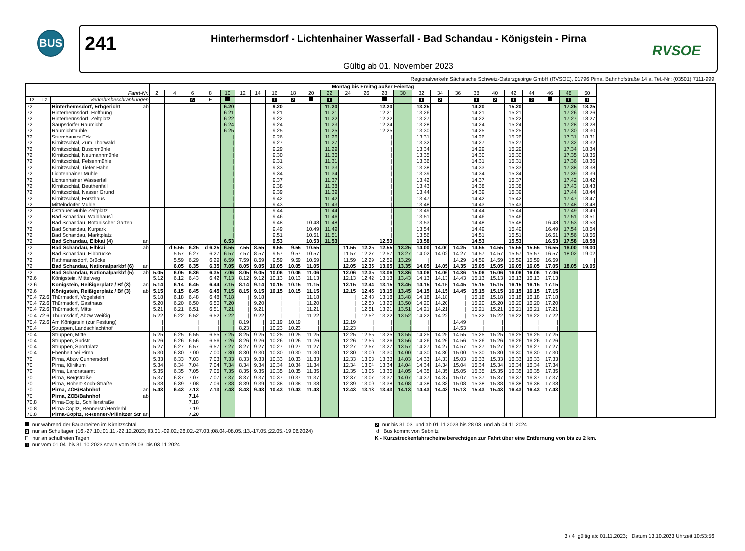BUS
241
Hinterhermsdorf - Lichtenhainer Wasserfall - Bad Schandau - Königstein - Pirna
Gültig ab 01. November 2023
RVSOE
Regionalverkehr Sächsische Schweiz-Osterzgebirge GmbH (RVSOE), 01796 Pirna, Bahnhofstraße 14 a, Tel.-Nr.: (03501) 7111-999
| | | | | Montag bis Freitag außer Feiertag | | | | | | | | | | | | | | | | | | | | | | | | |
| --- | --- | --- | --- | --- | --- | --- | --- | --- | --- | --- | --- | --- | --- | --- | --- | --- | --- | --- | --- | --- | --- | --- | --- | --- | --- | --- | --- | --- |
| Fahrt-Nr. | | | | 2 | 4 | 6 | 8 | 10 | 12 | 14 | 16 | 18 | 20 | 22 | 24 | 26 | 28 | 30 | 32 | 34 | 36 | 38 | 40 | 42 | 44 | 46 | 48 | 50 |
| Tz | Tz | Verkehrsbeschränkungen | | | | S | F | | | | 1 | 2 | | 1 | | | | | 1 | 2 | | 1 | 2 | 1 | 2 | | 1 | 1 |
| 72 | | Hinterhermsdorf, Erbgericht | ab | | | | | 6.20 | | | 9.20 | | | 11.20 | | | 12.20 | | 13.25 | | | 14.20 | | 15.20 | | | 17.25 | 18.25 |
| 72 | | Hinterhermsdorf, Hoffnung | | | | | | 6.21 | | | 9.21 | | | 11.21 | | | 12.21 | | 13.26 | | | 14.21 | | 15.21 | | | 17.26 | 18.26 |
| 72 | | Hinterhermsdorf, Zeltplatz | | | | | | 6.22 | | | 9.22 | | | 11.22 | | | 12.22 | | 13.27 | | | 14.22 | | 15.22 | | | 17.27 | 18.27 |
| 72 | | Saupsdorfer Räumicht | | | | | | 6.24 | | | 9.24 | | | 11.23 | | | 12.24 | | 13.28 | | | 14.24 | | 15.24 | | | 17.28 | 18.28 |
| 72 | | Räumichtmühle | | | | | | 6.25 | | | 9.25 | | | 11.25 | | | 12.25 | | 13.30 | | | 14.25 | | 15.25 | | | 17.30 | 18.30 |
| 72 | | Sturmbauers Eck | | | | | | / | | | 9.26 | | | 11.26 | | | / | | 13.31 | | | 14.26 | | 15.26 | | | 17.31 | 18.31 |
| 72 | | Kirnitzschtal, Zum Thorwald | | | | | | / | | | 9.27 | | | 11.27 | | | / | | 13.32 | | | 14.27 | | 15.27 | | | 17.32 | 18.32 |
| 72 | | Kirnitzschtal, Buschmühle | | | | | | / | | | 9.29 | | | 11.29 | | | / | | 13.34 | | | 14.29 | | 15.29 | | | 17.34 | 18.34 |
| 72 | | Kirnitzschtal, Neumannmühle | | | | | | / | | | 9.30 | | | 11.30 | | | / | | 13.35 | | | 14.30 | | 15.30 | | | 17.35 | 18.35 |
| 72 | | Kirnitzschtal, Felsenmühle | | | | | | / | | | 9.31 | | | 11.31 | | | / | | 13.36 | | | 14.31 | | 15.31 | | | 17.36 | 18.36 |
| 72 | | Kirnitzschtal, Tiefer Hahn | | | | | | / | | | 9.33 | | | 11.33 | | | / | | 13.38 | | | 14.33 | | 15.33 | | | 17.38 | 18.38 |
| 72 | | Lichtenhainer Mühle | | | | | | / | | | 9.34 | | | 11.34 | | | / | | 13.39 | | | 14.34 | | 15.34 | | | 17.39 | 18.39 |
| 72 | | Lichtenhainer Wasserfall | | | | | | / | | | 9.37 | | | 11.37 | | | / | | 13.42 | | | 14.37 | | 15.37 | | | 17.42 | 18.42 |
| 72 | | Kirnitzschtal, Beuthenfall | | | | | | / | | | 9.38 | | | 11.38 | | | / | | 13.43 | | | 14.38 | | 15.38 | | | 17.43 | 18.43 |
| 72 | | Kirnitzschtal, Nasser Grund | | | | | | / | | | 9.39 | | | 11.39 | | | / | | 13.44 | | | 14.39 | | 15.39 | | | 17.44 | 18.44 |
| 72 | | Kirnitzschtal, Forsthaus | | | | | | / | | | 9.42 | | | 11.42 | | | / | | 13.47 | | | 14.42 | | 15.42 | | | 17.47 | 18.47 |
| 72 | | Mittelndorfer Mühle | | | | | | / | | | 9.43 | | | 11.43 | | | / | | 13.48 | | | 14.43 | | 15.43 | | | 17.48 | 18.48 |
| 72 | | Ostrauer Mühle Zeltplatz | | | | | | / | | | 9.44 | | | 11.44 | | | / | | 13.49 | | | 14.44 | | 15.44 | | | 17.49 | 18.49 |
| 72 | | Bad Schandau, Waldhäus´l | | | | | | / | | | 9.46 | | | 11.46 | | | / | | 13.51 | | | 14.46 | | 15.46 | | | 17.51 | 18.51 |
| 72 | | Bad Schandau, Botanischer Garten | | | | | | / | | | 9.48 | | 10.48 | 11.48 | | | / | | 13.53 | | | 14.48 | | 15.48 | | 16.48 | 17.53 | 18.53 |
| 72 | | Bad Schandau, Kurpark | | | | | | / | | | 9.49 | | 10.49 | 11.49 | | | / | | 13.54 | | | 14.49 | | 15.49 | | 16.49 | 17.54 | 18.54 |
| 72 | | Bad Schandau, Marktplatz | | | | | | / | | | 9.51 | | 10.51 | 11.51 | | | / | | 13.56 | | | 14.51 | | 15.51 | | 16.51 | 17.56 | 18.56 |
| 72 | | Bad Schandau, Elbkai (4) | an | | | | | 6.53 | | | 9.53 | | 10.53 | 11.53 | | | 12.53 | | 13.58 | | | 14.53 | | 15.53 | | 16.53 | 17.58 | 18.58 |
| 72 | | Bad Schandau, Elbkai | ab | | d 5.55 | 6.25 | d 6.25 | 6.55 | 7.55 | 8.55 | 9.55 | 9.55 | 10.55 | | 11.55 | 12.25 | 12.55 | 13.25 | 14.00 | 14.00 | 14.25 | 14.55 | 14.55 | 15.55 | 15.55 | 16.55 | 18.00 | 19.00 |
| 72 | | Bad Schandau, Elbbrücke | | | 5.57 | 6.27 | 6.27 | 6.57 | 7.57 | 8.57 | 9.57 | 9.57 | 10.57 | | 11.57 | 12.27 | 12.57 | 13.27 | 14.02 | 14.02 | 14.27 | 14.57 | 14.57 | 15.57 | 15.57 | 16.57 | 18.02 | 19.02 |
| 72 | | Rathmannsdorf, Brücke | | | 5.59 | 6.29 | 6.29 | 6.59 | 7.59 | 8.59 | 9.59 | 9.59 | 10.59 | | 11.59 | 12.29 | 12.59 | 13.29 | / | / | 14.29 | 14.59 | 14.59 | 15.59 | 15.59 | 16.59 | / | / |
| 72 | | Bad Schandau, Nationalparkbf (6) | an | | 6.05 | 6.35 | 6.35 | 7.05 | 8.05 | 9.05 | 10.05 | 10.05 | 11.05 | | 12.05 | 12.35 | 13.05 | 13.35 | 14.05 | 14.05 | 14.35 | 15.05 | 15.05 | 16.05 | 16.05 | 17.05 | 18.05 | 19.05 |
| 72 | | Bad Schandau, Nationalparkbf (5) | ab | 5.05 | 6.05 | 6.36 | 6.35 | 7.06 | 8.05 | 9.05 | 10.06 | 10.06 | 11.06 | | 12.06 | 12.35 | 13.06 | 13.36 | 14.06 | 14.06 | 14.36 | 15.06 | 15.06 | 16.06 | 16.06 | 17.06 | | |
| 72.6 | | Königstein, Mittelweg | | 5.12 | 6.12 | 6.43 | 6.42 | 7.13 | 8.12 | 9.12 | 10.13 | 10.13 | 11.13 | | 12.13 | 12.42 | 13.13 | 13.43 | 14.13 | 14.13 | 14.43 | 15.13 | 15.13 | 16.13 | 16.13 | 17.13 | | |
| 72.6 | | Königstein, Reißigerplatz / Bf (3) | an | 5.14 | 6.14 | 6.45 | 6.44 | 7.15 | 8.14 | 9.14 | 10.15 | 10.15 | 11.15 | | 12.15 | 12.44 | 13.15 | 13.45 | 14.15 | 14.15 | 14.45 | 15.15 | 15.15 | 16.15 | 16.15 | 17.15 | | |
| 72.6 | | Königstein, Reißigerplatz / Bf (3) | ab | 5.15 | 6.15 | 6.45 | 6.45 | 7.15 | 8.15 | 9.15 | 10.15 | 10.15 | 11.15 | | 12.15 | 12.45 | 13.15 | 13.45 | 14.15 | 14.15 | 14.45 | 15.15 | 15.15 | 16.15 | 16.15 | 17.15 | | |
| 70.4 | 72.6 | Thürmsdorf, Vogelstein | | 5.18 | 6.18 | 6.48 | 6.48 | 7.18 | / | 9.18 | / | / | 11.18 | | / | 12.48 | 13.18 | 13.48 | 14.18 | 14.18 | / | 15.18 | 15.18 | 16.18 | 16.18 | 17.18 | | |
| 70.4 | 72.6 | Thürmsdorf, Gasthaus | | 5.20 | 6.20 | 6.50 | 6.50 | 7.20 | / | 9.20 | / | / | 11.20 | | / | 12.50 | 13.20 | 13.50 | 14.20 | 14.20 | / | 15.20 | 15.20 | 16.20 | 16.20 | 17.20 | | |
| 70.4 | 72.6 | Thürmsdorf, Mitte | | 5.21 | 6.21 | 6.51 | 6.51 | 7.21 | / | 9.21 | / | / | 11.21 | | / | 12.51 | 13.21 | 13.51 | 14.21 | 14.21 | / | 15.21 | 15.21 | 16.21 | 16.21 | 17.21 | | |
| 70.4 | 72.6 | Thürmsdorf, Abzw Weißig | | 5.22 | 6.22 | 6.52 | 6.52 | 7.22 | / | 9.22 | / | / | 11.22 | | / | 12.52 | 13.22 | 13.52 | 14.22 | 14.22 | / | 15.22 | 15.22 | 16.22 | 16.22 | 17.22 | | |
| 70.4 | 72.6 | Am Königstein (zur Festung) | | / | / | / | / | / | 8.19 | / | 10.19 | 10.19 | / | | 12.19 | / | / | / | / | / | 14.49 | / | / | / | / | / | | |
| 70.4 | | Struppen, Landschlachthof | | / | / | / | / | / | 8.23 | / | 10.23 | 10.23 | / | | 12.23 | / | / | / | / | / | 14.53 | / | / | / | / | / | | |
| 70.4 | | Struppen, Mitte | | 5.25 | 6.25 | 6.55 | 6.55 | 7.25 | 8.25 | 9.25 | 10.25 | 10.25 | 11.25 | | 12.25 | 12.55 | 13.25 | 13.55 | 14.25 | 14.25 | 14.55 | 15.25 | 15.25 | 16.25 | 16.25 | 17.25 | | |
| 70.4 | | Struppen, Südstr | | 5.26 | 6.26 | 6.56 | 6.56 | 7.26 | 8.26 | 9.26 | 10.26 | 10.26 | 11.26 | | 12.26 | 12.56 | 13.26 | 13.56 | 14.26 | 14.26 | 14.56 | 15.26 | 15.26 | 16.26 | 16.26 | 17.26 | | |
| 70.4 | | Struppen, Sportplatz | | 5.27 | 6.27 | 6.57 | 6.57 | 7.27 | 8.27 | 9.27 | 10.27 | 10.27 | 11.27 | | 12.27 | 12.57 | 13.27 | 13.57 | 14.27 | 14.27 | 14.57 | 15.27 | 15.27 | 16.27 | 16.27 | 17.27 | | |
| 70.4 | | Ebenheit bei Pirna | | 5.30 | 6.30 | 7.00 | 7.00 | 7.30 | 8.30 | 9.30 | 10.30 | 10.30 | 11.30 | | 12.30 | 13.00 | 13.30 | 14.00 | 14.30 | 14.30 | 15.00 | 15.30 | 15.30 | 16.30 | 16.30 | 17.30 | | |
| 70 | | Pirna, Abzw Cunnersdorf | | 5.33 | 6.33 | 7.03 | 7.03 | 7.33 | 8.33 | 9.33 | 10.33 | 10.33 | 11.33 | | 12.33 | 13.03 | 13.33 | 14.03 | 14.33 | 14.33 | 15.03 | 15.33 | 15.33 | 16.33 | 16.33 | 17.33 | | |
| 70 | | Pirna, Klinikum | | 5.34 | 6.34 | 7.04 | 7.04 | 7.34 | 8.34 | 9.34 | 10.34 | 10.34 | 11.34 | | 12.34 | 13.04 | 13.34 | 14.04 | 14.34 | 14.34 | 15.04 | 15.34 | 15.34 | 16.34 | 16.34 | 17.34 | | |
| 70 | | Pirna, Landratsamt | | 5.35 | 6.35 | 7.05 | 7.05 | 7.35 | 8.35 | 9.35 | 10.35 | 10.35 | 11.35 | | 12.35 | 13.05 | 13.35 | 14.05 | 14.35 | 14.35 | 15.05 | 15.35 | 15.35 | 16.35 | 16.35 | 17.35 | | |
| 70 | | Pirna, Bergstraße | | 5.37 | 6.37 | 7.07 | 7.07 | 7.37 | 8.37 | 9.37 | 10.37 | 10.37 | 11.37 | | 12.37 | 13.07 | 13.37 | 14.07 | 14.37 | 14.37 | 15.07 | 15.37 | 15.37 | 16.37 | 16.37 | 17.37 | | |
| 70 | | Pirna, Robert-Koch-Straße | | 5.38 | 6.39 | 7.08 | 7.09 | 7.38 | 8.39 | 9.39 | 10.38 | 10.38 | 11.38 | | 12.39 | 13.09 | 13.38 | 14.08 | 14.38 | 14.38 | 15.08 | 15.38 | 15.38 | 16.38 | 16.38 | 17.38 | | |
| 70 | | Pirna, ZOB/Bahnhof | an | 5.43 | 6.43 | 7.13 | 7.13 | 7.43 | 8.43 | 9.43 | 10.43 | 10.43 | 11.43 | | 12.43 | 13.13 | 13.43 | 14.13 | 14.43 | 14.43 | 15.13 | 15.43 | 15.43 | 16.43 | 16.43 | 17.43 | | |
| 70 | | Pirna, ZOB/Bahnhof | ab | | | 7.14 | | | | | | | | | | | | | | | | | | | | | | |
| 70.8 | | Pirna-Copitz, Schillerstraße | | | | 7.18 | | | | | | | | | | | | | | | | | | | | | | |
| 70.8 | | Pirna-Copitz, Rennerstr/Herderhl | | | | 7.19 | | | | | | | | | | | | | | | | | | | | | | |
| 70.8 | | Pirna-Copitz, R-Renner-/Pillnitzer Str | an | | | 7.20 | | | | | | | | | | | | | | | | | | | | | | |
nur während der Bauarbeiten im Kirnitzschtal
S nur an Schultagen (16.-27.10.;01.11.-22.12.2023; 03.01.-09.02.;26.02.-27.03.;08.04.-08.05.;13.-17.05.;22.05.-19.06.2024)
F nur an schulfreien Tagen
1 nur vom 01.04. bis 31.10.2023 sowie vom 29.03. bis 03.11.2024
2 nur bis 31.03. und ab 01.11.2023 bis 28.03. und ab 04.11.2024
d Bus kommt von Sebnitz
K - Kurzstreckenfahrscheine berechtigen zur Fahrt über eine Entfernung von bis zu 2 km.
3 / 4 gültig ab: 01.11.2023; Datum 13.10.2023 Uhrzeit 10:53:56